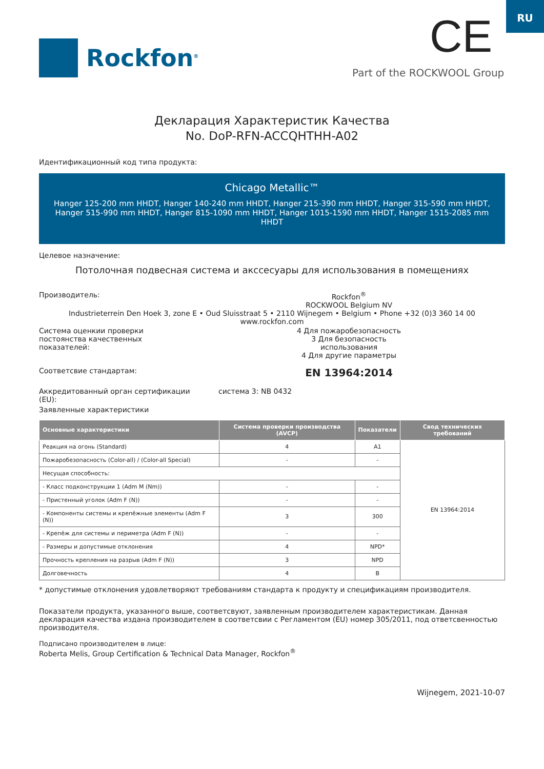RU
Rockfon<sup>®</sup> CE
Part of the ROCKWOOL Group
Декларация Характеристик Качества
No. DoP-RFN-ACCQHTHH-A02
Идентификационный код типа продукта:
Chicago Metallic™
Hanger 125-200 mm HHDT, Hanger 140-240 mm HHDT, Hanger 215-390 mm HHDT, Hanger 315-590 mm HHDT, Hanger 515-990 mm HHDT, Hanger 815-1090 mm HHDT, Hanger 1015-1590 mm HHDT, Hanger 1515-2085 mm HHDT
Целевое назначение:
Потолочная подвесная система и акссесуары для использования в помещениях
Производитель: Rockfon<sup>®</sup>
ROCKWOOL Belgium NV
Industrieterrein Den Hoek 3, zone E • Oud Sluisstraat 5 • 2110 Wijnegem • Belgium • Phone +32 (0)3 360 14 00
www.rockfon.com
Система оценкии проверки постоянства качественных показателей:
4 Для пожаробезопасность
3 Для безопасность
использования
4 Для другие параметры
Соответсвие стандартам:
EN 13964:2014
Аккредитованный орган сертификации (EU):
система 3: NB 0432
Заявленные характеристики
| Основные характеристики | Система проверки производства (AVCP) | Показатели | Свод технических требований |
| --- | --- | --- | --- |
| Реакция на огонь (Standard) | 4 | A1 | EN 13964:2014 |
| Пожаробезопасность (Color-all) / (Color-all Special) | - | - | |
| Несущая способность: | | | |
| - Класс подконструкции 1 (Adm M (Nm)) | - | - | |
| - Пристенный уголок (Adm F (N)) | - | - | |
| - Компоненты системы и крепёжные элементы (Adm F (N)) | 3 | 300 | |
| - Крепёж для системы и периметра (Adm F (N)) | - | - | |
| - Размеры и допустимые отклонения | 4 | NPD* | |
| Прочность крепления на разрыв (Adm F (N)) | 3 | NPD | |
| Долговечность | 4 | B | |
* допустимые отклонения удовлетворяют требованиям стандарта к продукту и спецификациям производителя.
Показатели продукта, указанного выше, соответсвуют, заявленным производителем характеристикам. Данная декларация качества издана производителем в соответсвии с Регламентом (EU) номер 305/2011, под ответсвенностью производителя.
Подписано производителем в лице:
Roberta Melis, Group Certification & Technical Data Manager, Rockfon<sup>®</sup>
Wijnegem, 2021-10-07